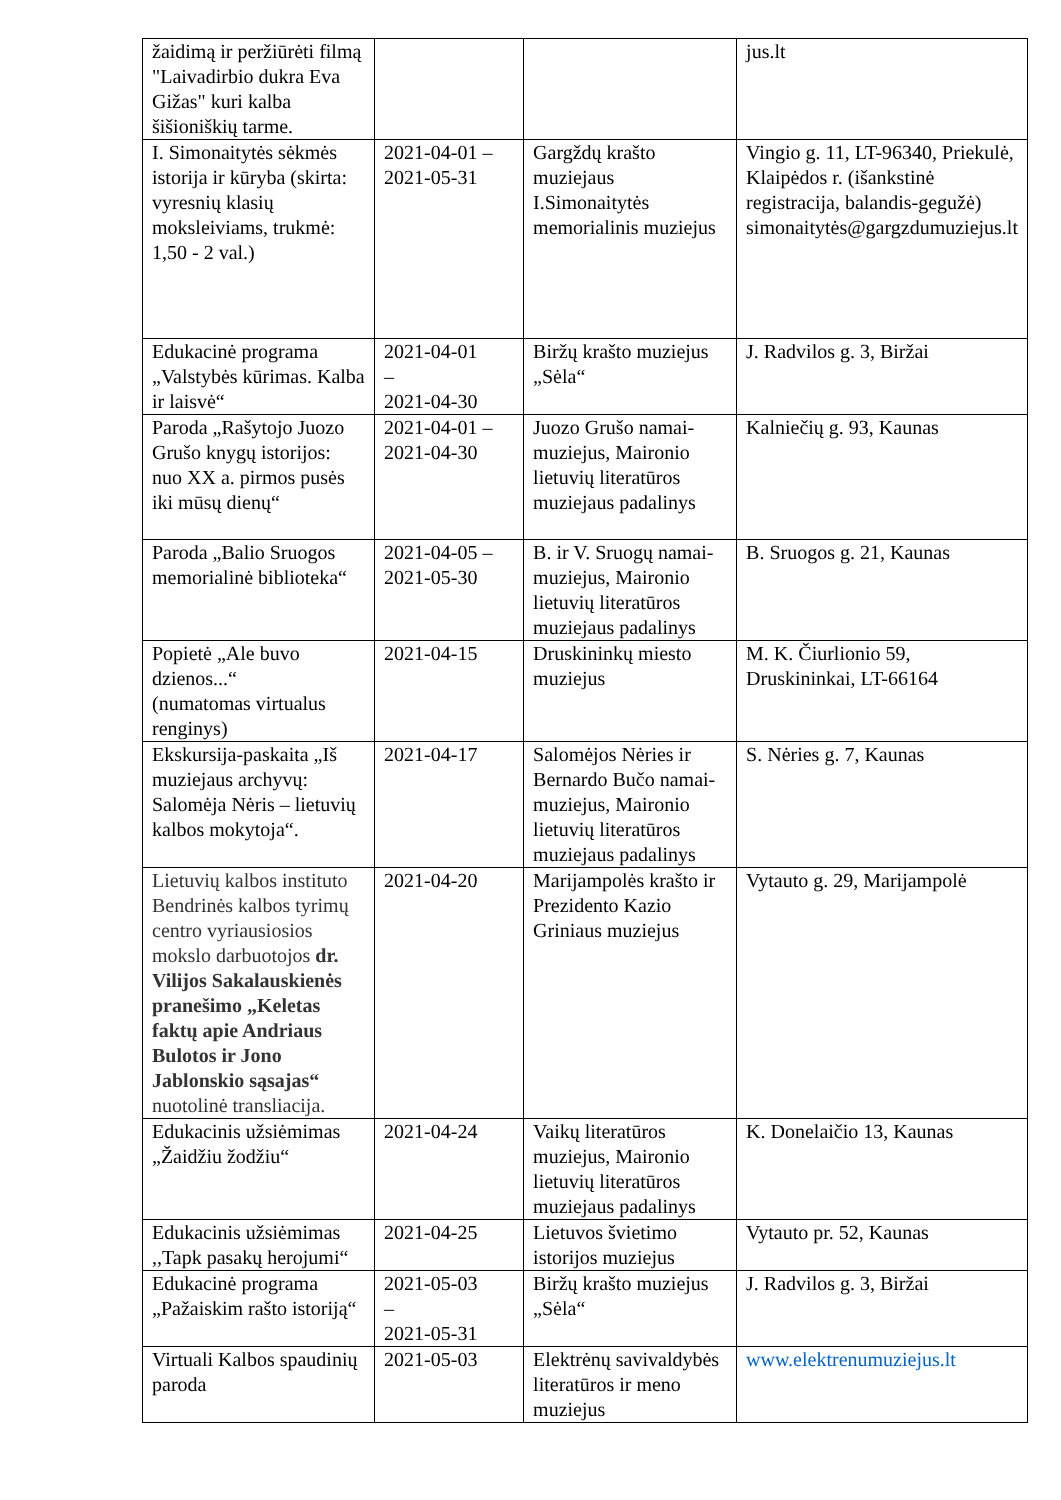| žaidimą ir peržiūrėti filmą "Laivadirbio dukra Eva Gižas" kuri kalba šišioniškių tarme. | | | jus.lt |
| I. Simonaitytės sėkmės istorija ir kūryba (skirta: vyresnių klasių moksleiviams, trukmė: 1,50 - 2 val.) | 2021-04-01 –2021-05-31 | Gargždų krašto muziejaus I.Simonaitytės memorialinis muziejus | Vingio g. 11, LT-96340, Priekulė, Klaipėdos r. (išankstinė registracija, balandis-gegužė) simonaitytės@gargzdumuziejus.lt |
| Edukacinė programa „Valstybės kūrimas. Kalba ir laisvė“ | 2021-04-01 – 2021-04-30 | Biržų krašto muziejus „Sėla“ | J. Radvilos g. 3, Biržai |
| Paroda „Rašytojo Juozo Grušo knygų istorijos: nuo XX a. pirmos pusės iki mūsų dienų“ | 2021-04-01 –2021-04-30 | Juozo Grušo namai-muziejus, Maironio lietuvių literatūros muziejaus padalinys | Kalniečių g. 93, Kaunas |
| Paroda „Balio Sruogos memorialinė biblioteka“ | 2021-04-05 –2021-05-30 | B. ir V. Sruogų namai-muziejus, Maironio lietuvių literatūros muziejaus padalinys | B. Sruogos g. 21, Kaunas |
| Popietė „Ale buvo dzienos...“ (numatomas virtualus renginys) | 2021-04-15 | Druskininkų miesto muziejus | M. K. Čiurlionio 59, Druskininkai, LT-66164 |
| Ekskursija-paskaita „Iš muziejaus archyvų: Salomėja Nėris – lietuvių kalbos mokytoja“. | 2021-04-17 | Salomėjos Nėries ir Bernardo Bučo namai-muziejus, Maironio lietuvių literatūros muziejaus padalinys | S. Nėries g. 7, Kaunas |
| Lietuvių kalbos instituto Bendrinės kalbos tyrimų centro vyriausiosios mokslo darbuotojos dr. Vilijos Sakalauskienės pranešimo „Keletas faktų apie Andriaus Bulotos ir Jono Jablonskio sąsajas“ nuotolinė transliacija. | 2021-04-20 | Marijampolės krašto ir Prezidento Kazio Griniaus muziejus | Vytauto g. 29, Marijampolė |
| Edukacinis užsiėmimas „Žaidžiu žodžiu“ | 2021-04-24 | Vaikų literatūros muziejus, Maironio lietuvių literatūros muziejaus padalinys | K. Donelaičio 13, Kaunas |
| Edukacinis užsiėmimas ,,Tapk pasakų herojumi“ | 2021-04-25 | Lietuvos švietimo istorijos muziejus | Vytauto pr. 52, Kaunas |
| Edukacinė programa „Pažaiskim rašto istoriją“ | 2021-05-03 – 2021-05-31 | Biržų krašto muziejus „Sėla“ | J. Radvilos g. 3, Biržai |
| Virtuali Kalbos spaudinių paroda | 2021-05-03 | Elektrėnų savivaldybės literatūros ir meno muziejus | www.elektrenumuziejus.lt |